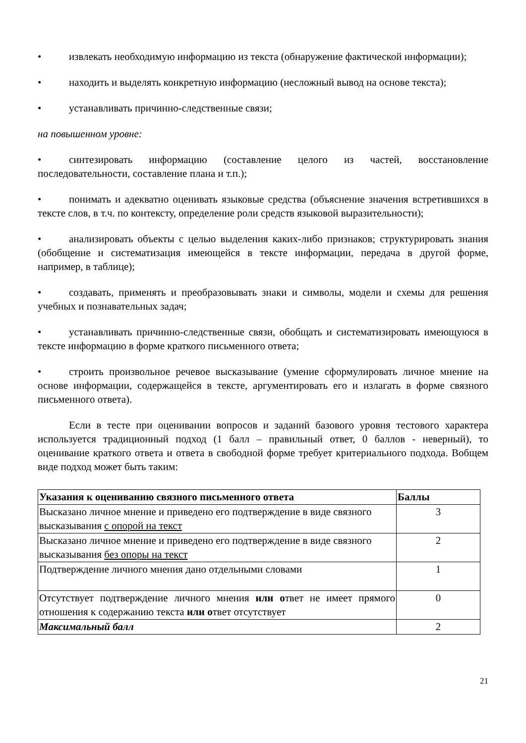• извлекать необходимую информацию из текста (обнаружение фактической информации);
• находить и выделять конкретную информацию (несложный вывод на основе текста);
• устанавливать причинно-следственные связи;
на повышенном уровне:
• синтезировать информацию (составление целого из частей, восстановление последовательности, составление плана и т.п.);
• понимать и адекватно оценивать языковые средства (объяснение значения встретившихся в тексте слов, в т.ч. по контексту, определение роли средств языковой выразительности);
• анализировать объекты с целью выделения каких-либо признаков; структурировать знания (обобщение и систематизация имеющейся в тексте информации, передача в другой форме, например, в таблице);
• создавать, применять и преобразовывать знаки и символы, модели и схемы для решения учебных и познавательных задач;
• устанавливать причинно-следственные связи, обобщать и систематизировать имеющуюся в тексте информацию в форме краткого письменного ответа;
• строить произвольное речевое высказывание (умение сформулировать личное мнение на основе информации, содержащейся в тексте, аргументировать его и излагать в форме связного письменного ответа).
Если в тесте при оценивании вопросов и заданий базового уровня тестового характера используется традиционный подход (1 балл – правильный ответ, 0 баллов - неверный), то оценивание краткого ответа и ответа в свободной форме требует критериального подхода. Вобщем виде подход может быть таким:
| Указания к оцениванию связного письменного ответа | Баллы |
| --- | --- |
| Высказано личное мнение и приведено его подтверждение в виде связного высказывания с опорой на текст | 3 |
| Высказано личное мнение и приведено его подтверждение в виде связного высказывания без опоры на текст | 2 |
| Подтверждение личного мнения дано отдельными словами | 1 |
| Отсутствует подтверждение личного мнения или о твет не имеет прямого отношения к содержанию текста или о твет отсутствует | 0 |
| Максимальный балл | 2 |
21